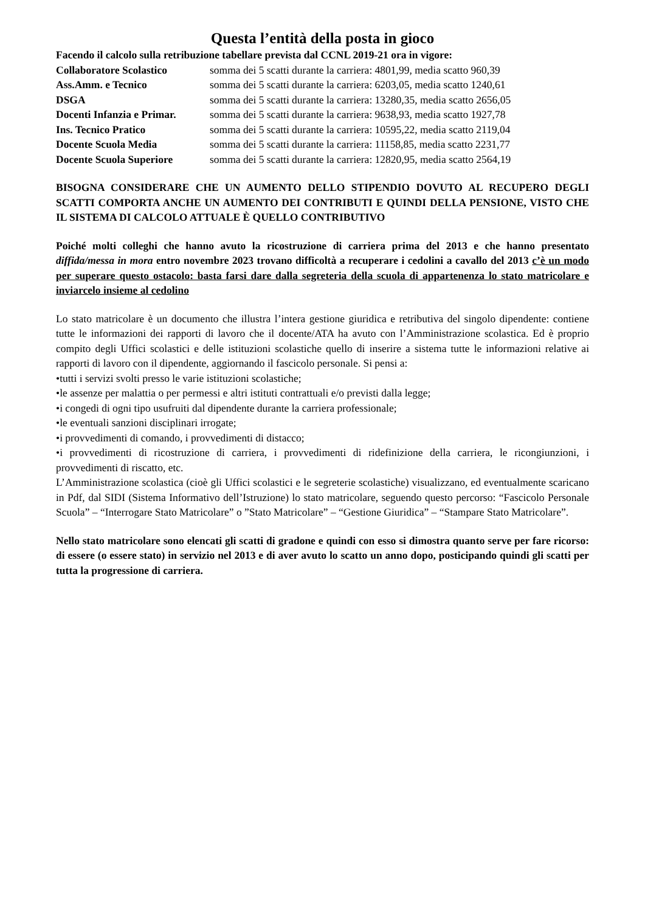Questa l’entità della posta in gioco
Facendo il calcolo sulla retribuzione tabellare prevista dal CCNL 2019-21 ora in vigore:
Collaboratore Scolastico somma dei 5 scatti durante la carriera: 4801,99, media scatto 960,39
Ass.Amm. e Tecnico somma dei 5 scatti durante la carriera: 6203,05, media scatto 1240,61
DSGA somma dei 5 scatti durante la carriera: 13280,35, media scatto 2656,05
Docenti Infanzia e Primar. somma dei 5 scatti durante la carriera: 9638,93, media scatto 1927,78
Ins. Tecnico Pratico somma dei 5 scatti durante la carriera: 10595,22, media scatto 2119,04
Docente Scuola Media somma dei 5 scatti durante la carriera: 11158,85, media scatto 2231,77
Docente Scuola Superiore somma dei 5 scatti durante la carriera: 12820,95, media scatto 2564,19
BISOGNA CONSIDERARE CHE UN AUMENTO DELLO STIPENDIO DOVUTO AL RECUPERO DEGLI SCATTI COMPORTA ANCHE UN AUMENTO DEI CONTRIBUTI E QUINDI DELLA PENSIONE, VISTO CHE IL SISTEMA DI CALCOLO ATTUALE È QUELLO CONTRIBUTIVO
Poiché molti colleghi che hanno avuto la ricostruzione di carriera prima del 2013 e che hanno presentato diffida/messa in mora entro novembre 2023 trovano difficoltà a recuperare i cedolini a cavallo del 2013 c’è un modo per superare questo ostacolo: basta farsi dare dalla segreteria della scuola di appartenenza lo stato matricolare e inviarcelo insieme al cedolino
Lo stato matricolare è un documento che illustra l’intera gestione giuridica e retributiva del singolo dipendente: contiene tutte le informazioni dei rapporti di lavoro che il docente/ATA ha avuto con l’Amministrazione scolastica. Ed è proprio compito degli Uffici scolastici e delle istituzioni scolastiche quello di inserire a sistema tutte le informazioni relative ai rapporti di lavoro con il dipendente, aggiornando il fascicolo personale. Si pensi a:
•tutti i servizi svolti presso le varie istituzioni scolastiche;
•le assenze per malattia o per permessi e altri istituti contrattuali e/o previsti dalla legge;
•i congedi di ogni tipo usufruiti dal dipendente durante la carriera professionale;
•le eventuali sanzioni disciplinari irrogate;
•i provvedimenti di comando, i provvedimenti di distacco;
•i provvedimenti di ricostruzione di carriera, i provvedimenti di ridefinizione della carriera, le ricongiunzioni, i provvedimenti di riscatto, etc.
L’Amministrazione scolastica (cioè gli Uffici scolastici e le segreterie scolastiche) visualizzano, ed eventualmente scaricano in Pdf, dal SIDI (Sistema Informativo dell’Istruzione) lo stato matricolare, seguendo questo percorso: “Fascicolo Personale Scuola” – “Interrogare Stato Matricolare” o ”Stato Matricolare” – “Gestione Giuridica” – “Stampare Stato Matricolare”.
Nello stato matricolare sono elencati gli scatti di gradone e quindi con esso si dimostra quanto serve per fare ricorso: di essere (o essere stato) in servizio nel 2013 e di aver avuto lo scatto un anno dopo, posticipando quindi gli scatti per tutta la progressione di carriera.